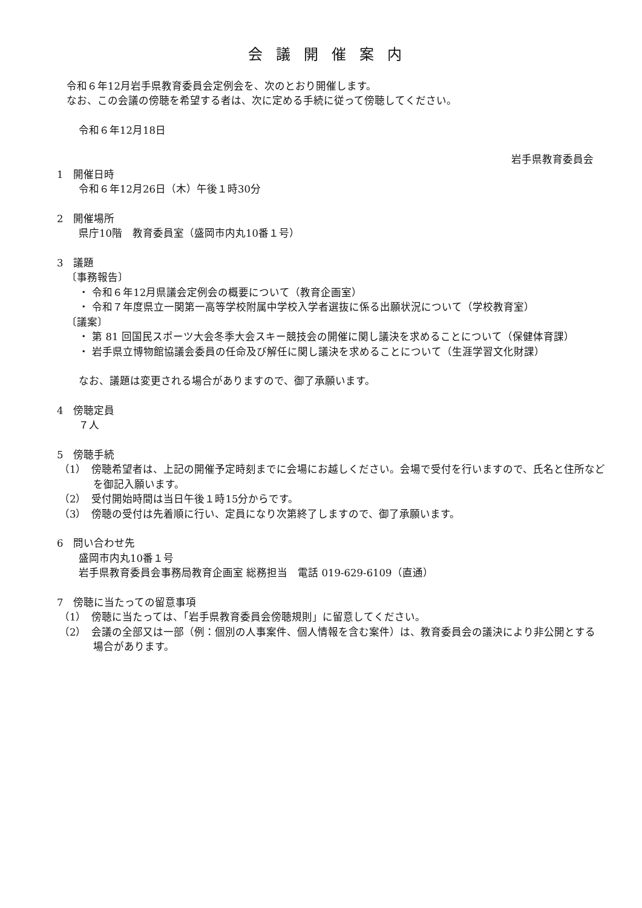会議開催案内
令和６年12月岩手県教育委員会定例会を、次のとおり開催します。
なお、この会議の傍聴を希望する者は、次に定める手続に従って傍聴してください。
令和６年12月18日
岩手県教育委員会
1　開催日時
令和６年12月26日（木）午後１時30分
2　開催場所
県庁10階　教育委員室（盛岡市内丸10番１号）
3　議題
〔事務報告〕
・ 令和６年12月県議会定例会の概要について（教育企画室）
・ 令和７年度県立一関第一高等学校附属中学校入学者選抜に係る出願状況について（学校教育室）
〔議案〕
・ 第 81 回国民スポーツ大会冬季大会スキー競技会の開催に関し議決を求めることについて（保健体育課）
・ 岩手県立博物館協議会委員の任命及び解任に関し議決を求めることについて（生涯学習文化財課）
なお、議題は変更される場合がありますので、御了承願います。
4　傍聴定員
７人
5　傍聴手続
（1）　傍聴希望者は、上記の開催予定時刻までに会場にお越しください。会場で受付を行いますので、氏名と住所などを御記入願います。
（2）　受付開始時間は当日午後１時15分からです。
（3）　傍聴の受付は先着順に行い、定員になり次第終了しますので、御了承願います。
6　問い合わせ先
盛岡市内丸10番１号
岩手県教育委員会事務局教育企画室 総務担当　電話 019-629-6109（直通）
7　傍聴に当たっての留意事項
（1）　傍聴に当たっては、「岩手県教育委員会傍聴規則」に留意してください。
（2）　会議の全部又は一部（例：個別の人事案件、個人情報を含む案件）は、教育委員会の議決により非公開とする場合があります。